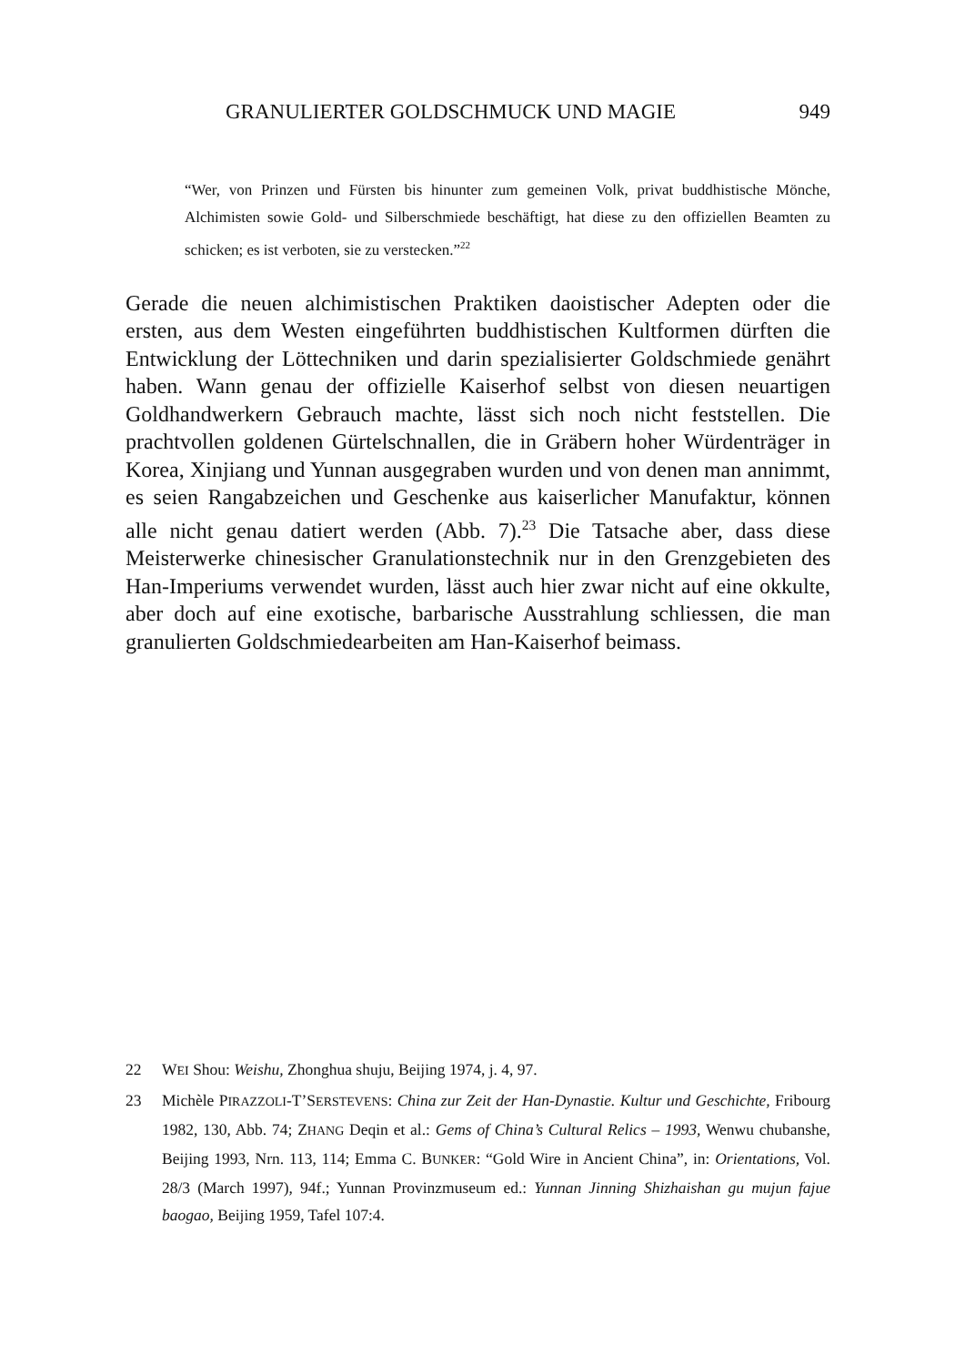GRANULIERTER GOLDSCHMUCK UND MAGIE 949
“Wer, von Prinzen und Fürsten bis hinunter zum gemeinen Volk, privat buddhistische Mönche, Alchimisten sowie Gold- und Silberschmiede beschäftigt, hat diese zu den offiziellen Beamten zu schicken; es ist verboten, sie zu verstecken.”<sup>22</sup>
Gerade die neuen alchimistischen Praktiken daoistischer Adepten oder die ersten, aus dem Westen eingeführten buddhistischen Kultformen dürften die Entwicklung der Löttechniken und darin spezialisierter Goldschmiede genährt haben. Wann genau der offizielle Kaiserhof selbst von diesen neuartigen Goldhandwerkern Gebrauch machte, lässt sich noch nicht feststellen. Die prachtvollen goldenen Gürtelschnallen, die in Gräbern hoher Würdenträger in Korea, Xinjiang und Yunnan ausgegraben wurden und von denen man annimmt, es seien Rangabzeichen und Geschenke aus kaiserlicher Manufaktur, können alle nicht genau datiert werden (Abb. 7).<sup>23</sup> Die Tatsache aber, dass diese Meisterwerke chinesischer Granulationstechnik nur in den Grenzgebieten des Han-Imperiums verwendet wurden, lässt auch hier zwar nicht auf eine okkulte, aber doch auf eine exotische, barbarische Ausstrahlung schliessen, die man granulierten Goldschmiedearbeiten am Han-Kaiserhof beimass.
22 WEI Shou: Weishu, Zhonghua shuju, Beijing 1974, j. 4, 97.
23 Michèle PIRAZZOLI-T’SERSTEVENS: China zur Zeit der Han-Dynastie. Kultur und Geschichte, Fribourg 1982, 130, Abb. 74; ZHANG Deqin et al.: Gems of China’s Cultural Relics – 1993, Wenwu chubanshe, Beijing 1993, Nrn. 113, 114; Emma C. BUNKER: “Gold Wire in Ancient China”, in: Orientations, Vol. 28/3 (March 1997), 94f.; Yunnan Provinzmuseum ed.: Yunnan Jinning Shizhaishan gu mujun fajue baogao, Beijing 1959, Tafel 107:4.